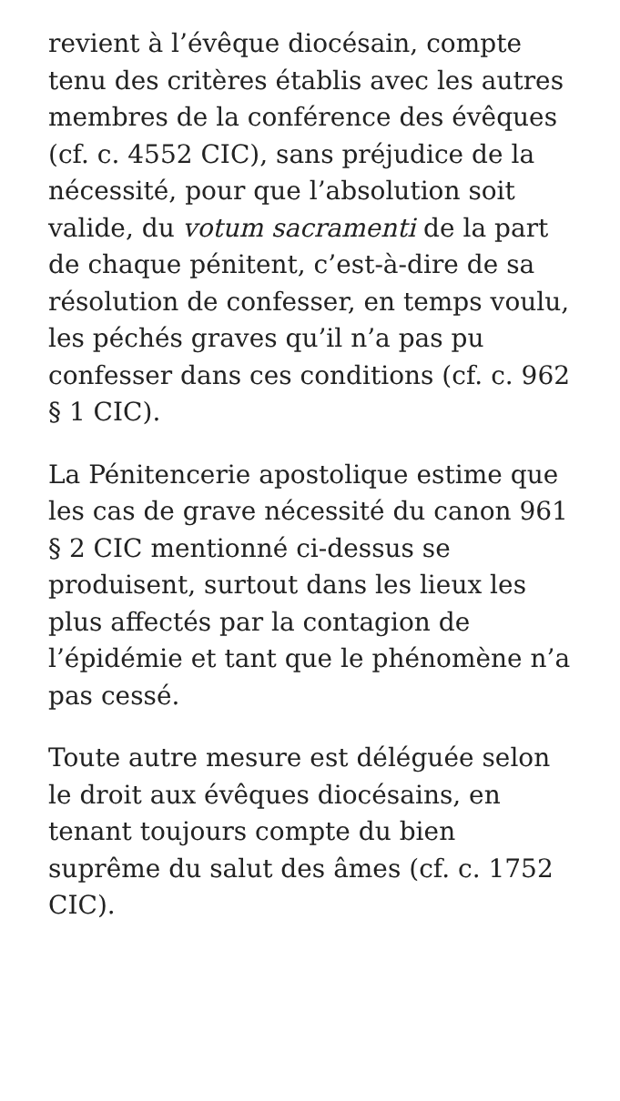revient à l’évêque diocésain, compte tenu des critères établis avec les autres membres de la conférence des évêques (cf. c. 4552 CIC), sans préjudice de la nécessité, pour que l’absolution soit valide, du votum sacramenti de la part de chaque pénitent, c’est-à-dire de sa résolution de confesser, en temps voulu, les péchés graves qu’il n’a pas pu confesser dans ces conditions (cf. c. 962 § 1 CIC).
La Pénitencerie apostolique estime que les cas de grave nécessité du canon 961 § 2 CIC mentionné ci-dessus se produisent, surtout dans les lieux les plus affectés par la contagion de l’épidémie et tant que le phénomène n’a pas cessé.
Toute autre mesure est déléguée selon le droit aux évêques diocésains, en tenant toujours compte du bien suprême du salut des âmes (cf. c. 1752 CIC).